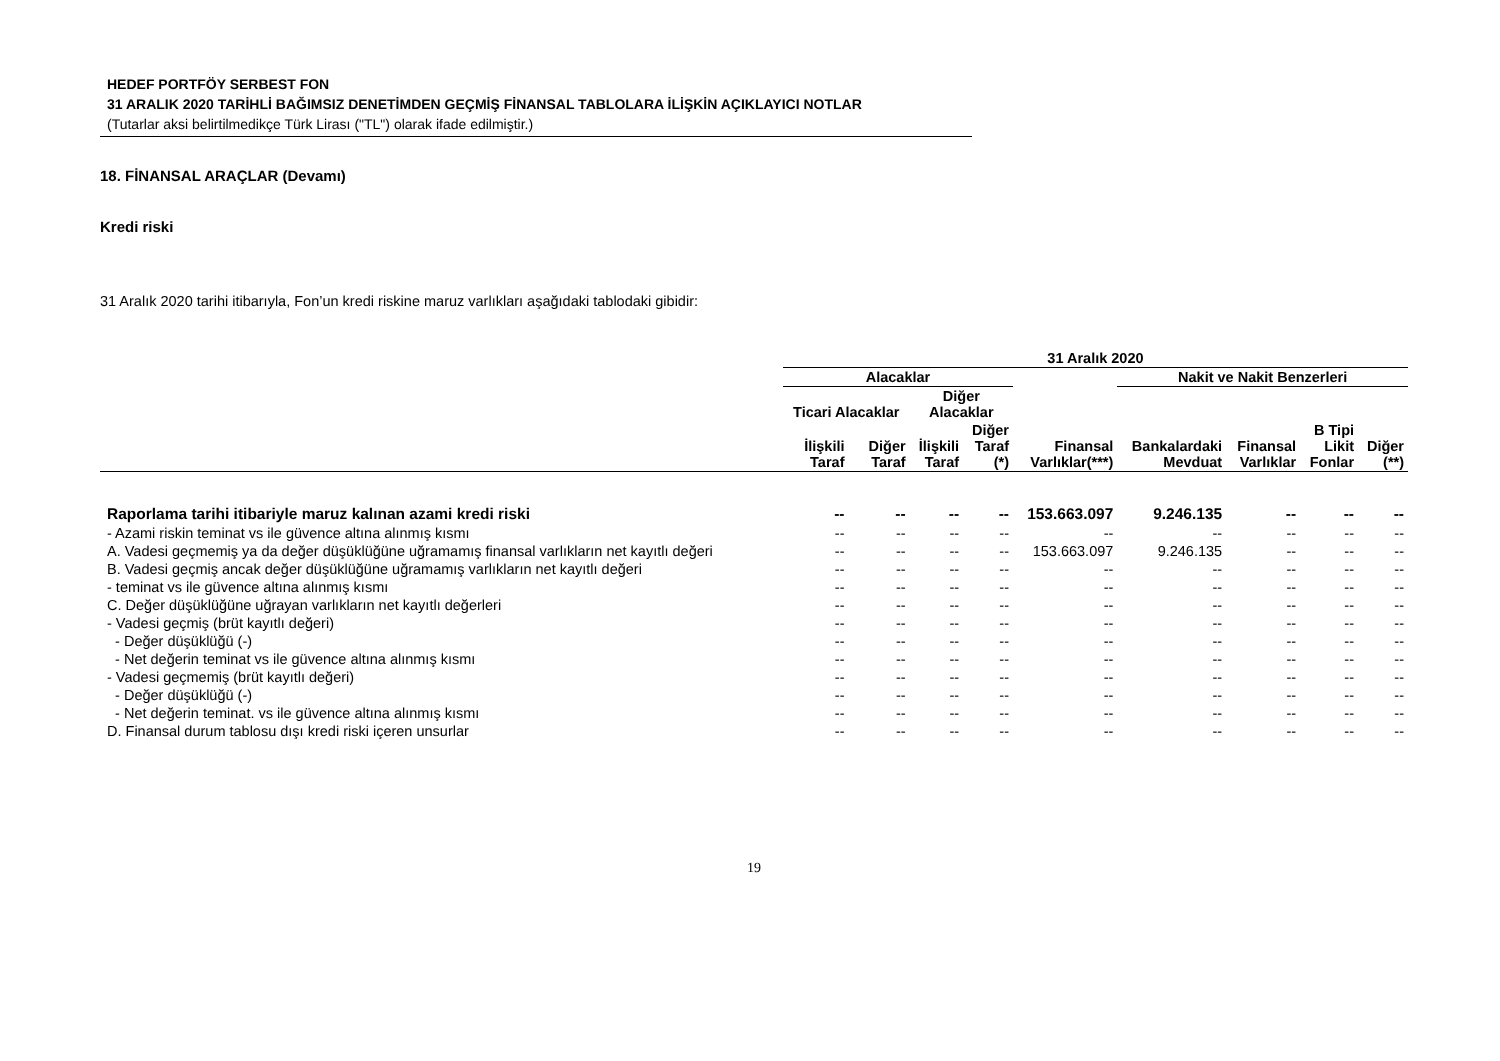HEDEF PORTFÖY SERBEST FON
31 ARALIK 2020 TARİHLİ BAĞIMSIZ DENETİMDEN GEÇMİŞ FİNANSAL TABLOLARA İLİŞKİN AÇIKLAYICI NOTLAR
(Tutarlar aksi belirtilmedikçe Türk Lirası ("TL") olarak ifade edilmiştir.)
18. FİNANSAL ARAÇLAR (Devamı)
Kredi riski
31 Aralık 2020 tarihi itibarıyla, Fon’un kredi riskine maruz varlıkları aşağıdaki tablodaki gibidir:
| | 31 Aralık 2020 | | | | | | | | |
| --- | --- | --- | --- | --- | --- | --- | --- | --- | --- |
| | Alacaklar | | | | | Nakit ve Nakit Benzerleri | | | |
| | Ticari Alacaklar | | Diğer Alacaklar | | | | | | |
| | İlişkili Taraf | Diğer Taraf | İlişkili Taraf | Diğer Taraf (*) | Finansal Varlıklar(***) | Bankalardaki Mevduat | Finansal Varlıklar | B Tipi Likit Fonlar | Diğer (**) |
| Raporlama tarihi itibariyle maruz kalınan azami kredi riski | -- | -- | -- | -- | 153.663.097 | 9.246.135 | -- | -- | -- |
| - Azami riskin teminat vs ile güvence altına alınmış kısmı | -- | -- | -- | -- | -- | -- | -- | -- | -- |
| A. Vadesi geçmemiş ya da değer düşüklüğüne uğramamış finansal varlıkların net kayıtlı değeri | -- | -- | -- | -- | 153.663.097 | 9.246.135 | -- | -- | -- |
| B. Vadesi geçmiş ancak değer düşüklüğüne uğramamış varlıkların net kayıtlı değeri | -- | -- | -- | -- | -- | -- | -- | -- | -- |
| - teminat vs ile güvence altına alınmış kısmı | -- | -- | -- | -- | -- | -- | -- | -- | -- |
| C. Değer düşüklüğüne uğrayan varlıkların net kayıtlı değerleri | -- | -- | -- | -- | -- | -- | -- | -- | -- |
| - Vadesi geçmiş (brüt kayıtlı değeri) | -- | -- | -- | -- | -- | -- | -- | -- | -- |
| - Değer düşüklüğü (-) | -- | -- | -- | -- | -- | -- | -- | -- | -- |
| - Net değerin teminat vs ile güvence altına alınmış kısmı | -- | -- | -- | -- | -- | -- | -- | -- | -- |
| - Vadesi geçmemiş (brüt kayıtlı değeri) | -- | -- | -- | -- | -- | -- | -- | -- | -- |
| - Değer düşüklüğü (-) | -- | -- | -- | -- | -- | -- | -- | -- | -- |
| - Net değerin teminat. vs ile güvence altına alınmış kısmı | -- | -- | -- | -- | -- | -- | -- | -- | -- |
| D. Finansal durum tablosu dışı kredi riski içeren unsurlar | -- | -- | -- | -- | -- | -- | -- | -- | -- |
19